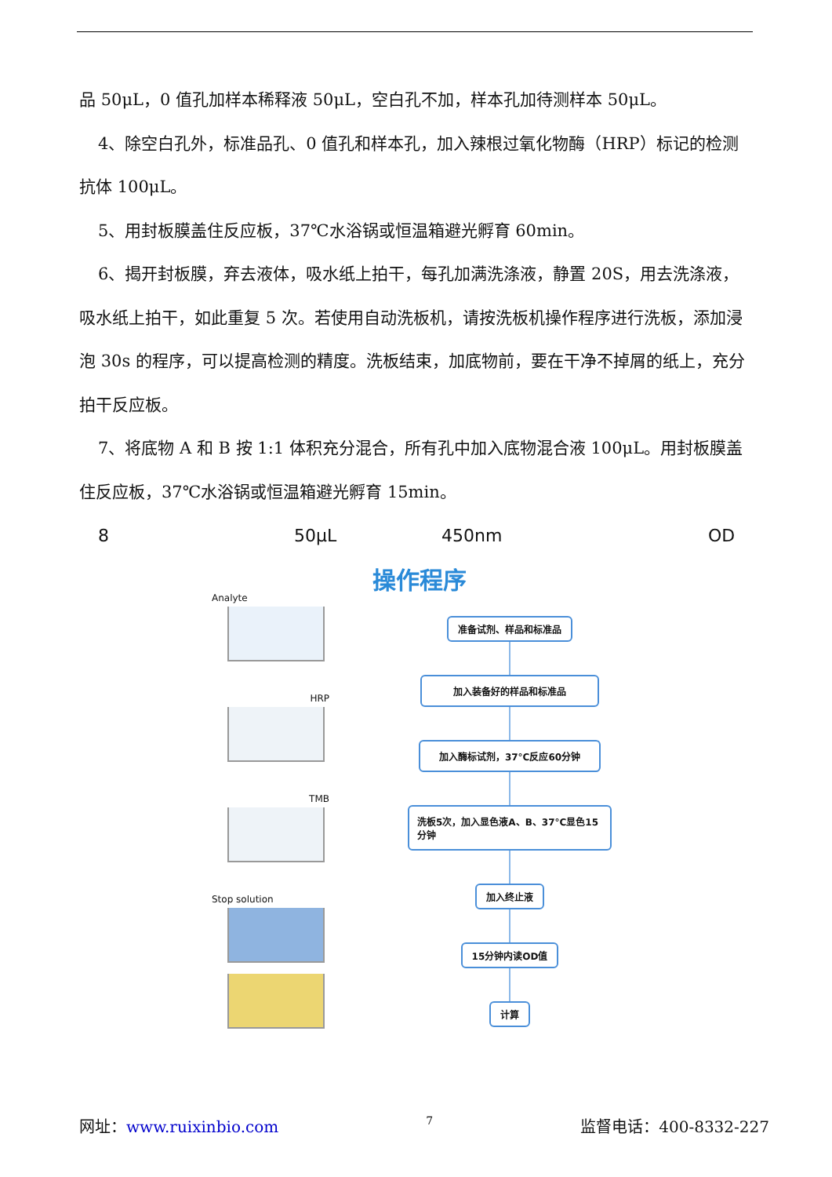品 50μL，0 值孔加样本稀释液 50μL，空白孔不加，样本孔加待测样本 50μL。
4、除空白孔外，标准品孔、0 值孔和样本孔，加入辣根过氧化物酶（HRP）标记的检测抗体 100μL。
5、用封板膜盖住反应板，37℃水浴锅或恒温箱避光孵育 60min。
6、揭开封板膜，弃去液体，吸水纸上拍干，每孔加满洗涤液，静置 20S，用去洗涤液，吸水纸上拍干，如此重复 5 次。若使用自动洗板机，请按洗板机操作程序进行洗板，添加浸泡 30s 的程序，可以提高检测的精度。洗板结束，加底物前，要在干净不掉屑的纸上，充分拍干反应板。
7、将底物 A 和 B 按 1:1 体积充分混合，所有孔中加入底物混合液 100μL。用封板膜盖住反应板，37℃水浴锅或恒温箱避光孵育 15min。
8 50μL 450nm OD
操作程序
Analyte
HRP
TMB
Stop solution
准备试剂、样品和标准品
加入装备好的样品和标准品
加入酶标试剂，37°C反应60分钟
洗板5次，加入显色液A、B、37°C显色15分钟
加入终止液
15分钟内读OD值
计算
网址：www.ruixinbio.com 7 监督电话：400-8332-227